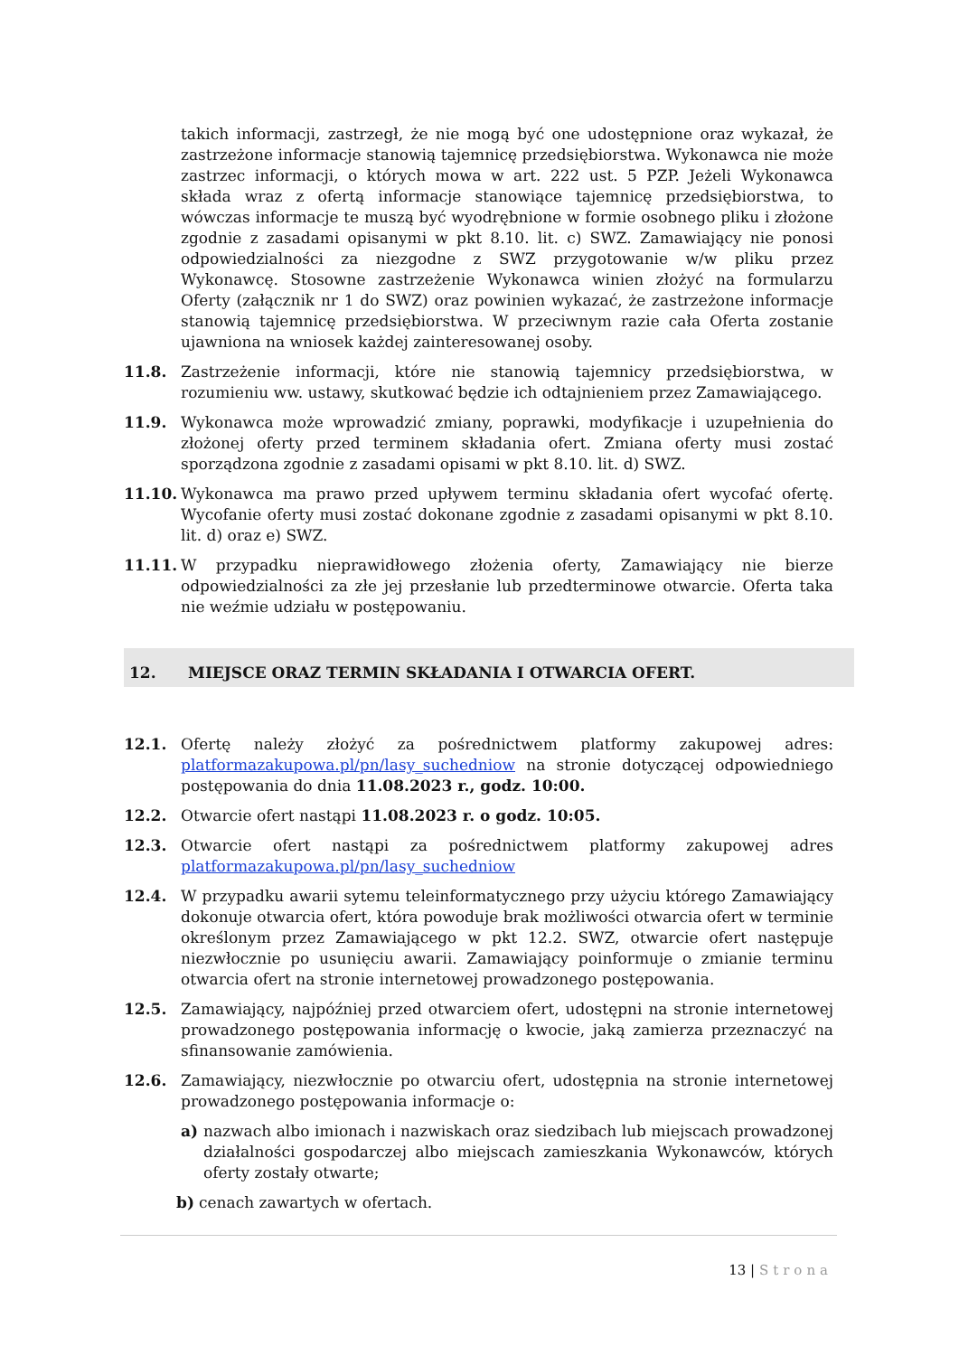takich informacji, zastrzegł, że nie mogą być one udostępnione oraz wykazał, że zastrzeżone informacje stanowią tajemnicę przedsiębiorstwa. Wykonawca nie może zastrzec informacji, o których mowa w art. 222 ust. 5 PZP. Jeżeli Wykonawca składa wraz z ofertą informacje stanowiące tajemnicę przedsiębiorstwa, to wówczas informacje te muszą być wyodrębnione w formie osobnego pliku i złożone zgodnie z zasadami opisanymi w pkt 8.10. lit. c) SWZ. Zamawiający nie ponosi odpowiedzialności za niezgodne z SWZ przygotowanie w/w pliku przez Wykonawcę. Stosowne zastrzeżenie Wykonawca winien złożyć na formularzu Oferty (załącznik nr 1 do SWZ) oraz powinien wykazać, że zastrzeżone informacje stanowią tajemnicę przedsiębiorstwa. W przeciwnym razie cała Oferta zostanie ujawniona na wniosek każdej zainteresowanej osoby.
11.8. Zastrzeżenie informacji, które nie stanowią tajemnicy przedsiębiorstwa, w rozumieniu ww. ustawy, skutkować będzie ich odtajnieniem przez Zamawiającego.
11.9. Wykonawca może wprowadzić zmiany, poprawki, modyfikacje i uzupełnienia do złożonej oferty przed terminem składania ofert. Zmiana oferty musi zostać sporządzona zgodnie z zasadami opisami w pkt 8.10. lit. d) SWZ.
11.10. Wykonawca ma prawo przed upływem terminu składania ofert wycofać ofertę. Wycofanie oferty musi zostać dokonane zgodnie z zasadami opisanymi w pkt 8.10. lit. d) oraz e) SWZ.
11.11. W przypadku nieprawidłowego złożenia oferty, Zamawiający nie bierze odpowiedzialności za złe jej przesłanie lub przedterminowe otwarcie. Oferta taka nie weźmie udziału w postępowaniu.
12. MIEJSCE ORAZ TERMIN SKŁADANIA I OTWARCIA OFERT.
12.1. Ofertę należy złożyć za pośrednictwem platformy zakupowej adres: platformazakupowa.pl/pn/lasy_suchedniow na stronie dotyczącej odpowiedniego postępowania do dnia 11.08.2023 r., godz. 10:00.
12.2. Otwarcie ofert nastąpi 11.08.2023 r. o godz. 10:05.
12.3. Otwarcie ofert nastąpi za pośrednictwem platformy zakupowej adres platformazakupowa.pl/pn/lasy_suchedniow
12.4. W przypadku awarii sytemu teleinformatycznego przy użyciu którego Zamawiający dokonuje otwarcia ofert, która powoduje brak możliwości otwarcia ofert w terminie określonym przez Zamawiającego w pkt 12.2. SWZ, otwarcie ofert następuje niezwłocznie po usunięciu awarii. Zamawiający poinformuje o zmianie terminu otwarcia ofert na stronie internetowej prowadzonego postępowania.
12.5. Zamawiający, najpóźniej przed otwarciem ofert, udostępni na stronie internetowej prowadzonego postępowania informację o kwocie, jaką zamierza przeznaczyć na sfinansowanie zamówienia.
12.6. Zamawiający, niezwłocznie po otwarciu ofert, udostępnia na stronie internetowej prowadzonego postępowania informacje o:
a) nazwach albo imionach i nazwiskach oraz siedzibach lub miejscach prowadzonej działalności gospodarczej albo miejscach zamieszkania Wykonawców, których oferty zostały otwarte;
b) cenach zawartych w ofertach.
13 | Strona